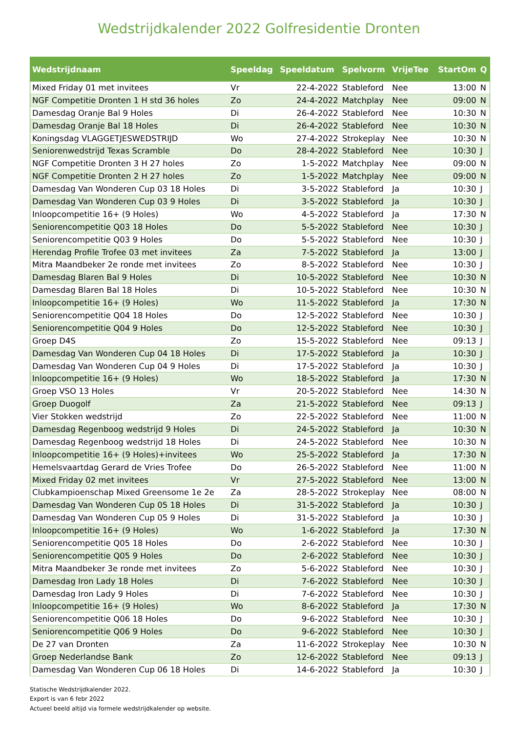Wedstrijdkalender 2022 Golfresidentie Dronten
| Wedstrijdnaam | Speeldag | Speeldatum | Spelvorm | VrijeTee | StartOm | Q |
| --- | --- | --- | --- | --- | --- | --- |
| Mixed Friday 01 met invitees | Vr | 22-4-2022 | Stableford | Nee | 13:00 | N |
| NGF Competitie Dronten 1 H std 36 holes | Zo | 24-4-2022 | Matchplay | Nee | 09:00 | N |
| Damesdag Oranje Bal 9 Holes | Di | 26-4-2022 | Stableford | Nee | 10:30 | N |
| Damesdag Oranje Bal 18 Holes | Di | 26-4-2022 | Stableford | Nee | 10:30 | N |
| Koningsdag VLAGGETJESWEDSTRIJD | Wo | 27-4-2022 | Strokeplay | Nee | 10:30 | N |
| Seniorenwedstrijd Texas Scramble | Do | 28-4-2022 | Stableford | Nee | 10:30 | J |
| NGF Competitie Dronten 3 H 27 holes | Zo | 1-5-2022 | Matchplay | Nee | 09:00 | N |
| NGF Competitie Dronten 2 H 27 holes | Zo | 1-5-2022 | Matchplay | Nee | 09:00 | N |
| Damesdag Van Wonderen Cup 03 18 Holes | Di | 3-5-2022 | Stableford | Ja | 10:30 | J |
| Damesdag Van Wonderen Cup 03 9 Holes | Di | 3-5-2022 | Stableford | Ja | 10:30 | J |
| Inloopcompetitie 16+ (9 Holes) | Wo | 4-5-2022 | Stableford | Ja | 17:30 | N |
| Seniorencompetitie Q03 18 Holes | Do | 5-5-2022 | Stableford | Nee | 10:30 | J |
| Seniorencompetitie Q03 9 Holes | Do | 5-5-2022 | Stableford | Nee | 10:30 | J |
| Herendag Profile Trofee 03 met invitees | Za | 7-5-2022 | Stableford | Ja | 13:00 | J |
| Mitra Maandbeker 2e ronde met invitees | Zo | 8-5-2022 | Stableford | Nee | 10:30 | J |
| Damesdag Blaren Bal 9 Holes | Di | 10-5-2022 | Stableford | Nee | 10:30 | N |
| Damesdag Blaren Bal 18 Holes | Di | 10-5-2022 | Stableford | Nee | 10:30 | N |
| Inloopcompetitie 16+ (9 Holes) | Wo | 11-5-2022 | Stableford | Ja | 17:30 | N |
| Seniorencompetitie Q04 18 Holes | Do | 12-5-2022 | Stableford | Nee | 10:30 | J |
| Seniorencompetitie Q04 9 Holes | Do | 12-5-2022 | Stableford | Nee | 10:30 | J |
| Groep D4S | Zo | 15-5-2022 | Stableford | Nee | 09:13 | J |
| Damesdag Van Wonderen Cup 04 18 Holes | Di | 17-5-2022 | Stableford | Ja | 10:30 | J |
| Damesdag Van Wonderen Cup 04 9 Holes | Di | 17-5-2022 | Stableford | Ja | 10:30 | J |
| Inloopcompetitie 16+ (9 Holes) | Wo | 18-5-2022 | Stableford | Ja | 17:30 | N |
| Groep VSO 13 Holes | Vr | 20-5-2022 | Stableford | Nee | 14:30 | N |
| Groep Duogolf | Za | 21-5-2022 | Stableford | Nee | 09:13 | J |
| Vier Stokken wedstrijd | Zo | 22-5-2022 | Stableford | Nee | 11:00 | N |
| Damesdag Regenboog wedstrijd 9 Holes | Di | 24-5-2022 | Stableford | Ja | 10:30 | N |
| Damesdag Regenboog wedstrijd 18 Holes | Di | 24-5-2022 | Stableford | Nee | 10:30 | N |
| Inloopcompetitie 16+ (9 Holes)+invitees | Wo | 25-5-2022 | Stableford | Ja | 17:30 | N |
| Hemelsvaartdag Gerard de Vries Trofee | Do | 26-5-2022 | Stableford | Nee | 11:00 | N |
| Mixed Friday 02 met invitees | Vr | 27-5-2022 | Stableford | Nee | 13:00 | N |
| Clubkampioenschap Mixed Greensome 1e 2e | Za | 28-5-2022 | Strokeplay | Nee | 08:00 | N |
| Damesdag Van Wonderen Cup 05 18 Holes | Di | 31-5-2022 | Stableford | Ja | 10:30 | J |
| Damesdag Van Wonderen Cup 05 9 Holes | Di | 31-5-2022 | Stableford | Ja | 10:30 | J |
| Inloopcompetitie 16+ (9 Holes) | Wo | 1-6-2022 | Stableford | Ja | 17:30 | N |
| Seniorencompetitie Q05 18 Holes | Do | 2-6-2022 | Stableford | Nee | 10:30 | J |
| Seniorencompetitie Q05 9 Holes | Do | 2-6-2022 | Stableford | Nee | 10:30 | J |
| Mitra Maandbeker 3e ronde met invitees | Zo | 5-6-2022 | Stableford | Nee | 10:30 | J |
| Damesdag Iron Lady 18 Holes | Di | 7-6-2022 | Stableford | Nee | 10:30 | J |
| Damesdag Iron Lady 9 Holes | Di | 7-6-2022 | Stableford | Nee | 10:30 | J |
| Inloopcompetitie 16+ (9 Holes) | Wo | 8-6-2022 | Stableford | Ja | 17:30 | N |
| Seniorencompetitie Q06 18 Holes | Do | 9-6-2022 | Stableford | Nee | 10:30 | J |
| Seniorencompetitie Q06 9 Holes | Do | 9-6-2022 | Stableford | Nee | 10:30 | J |
| De 27 van Dronten | Za | 11-6-2022 | Strokeplay | Nee | 10:30 | N |
| Groep Nederlandse Bank | Zo | 12-6-2022 | Stableford | Nee | 09:13 | J |
| Damesdag Van Wonderen Cup 06 18 Holes | Di | 14-6-2022 | Stableford | Ja | 10:30 | J |
Statische Wedstrijdkalender 2022.
Export is van 6 febr 2022
Actueel beeld altijd via formele wedstrijdkalender op website.